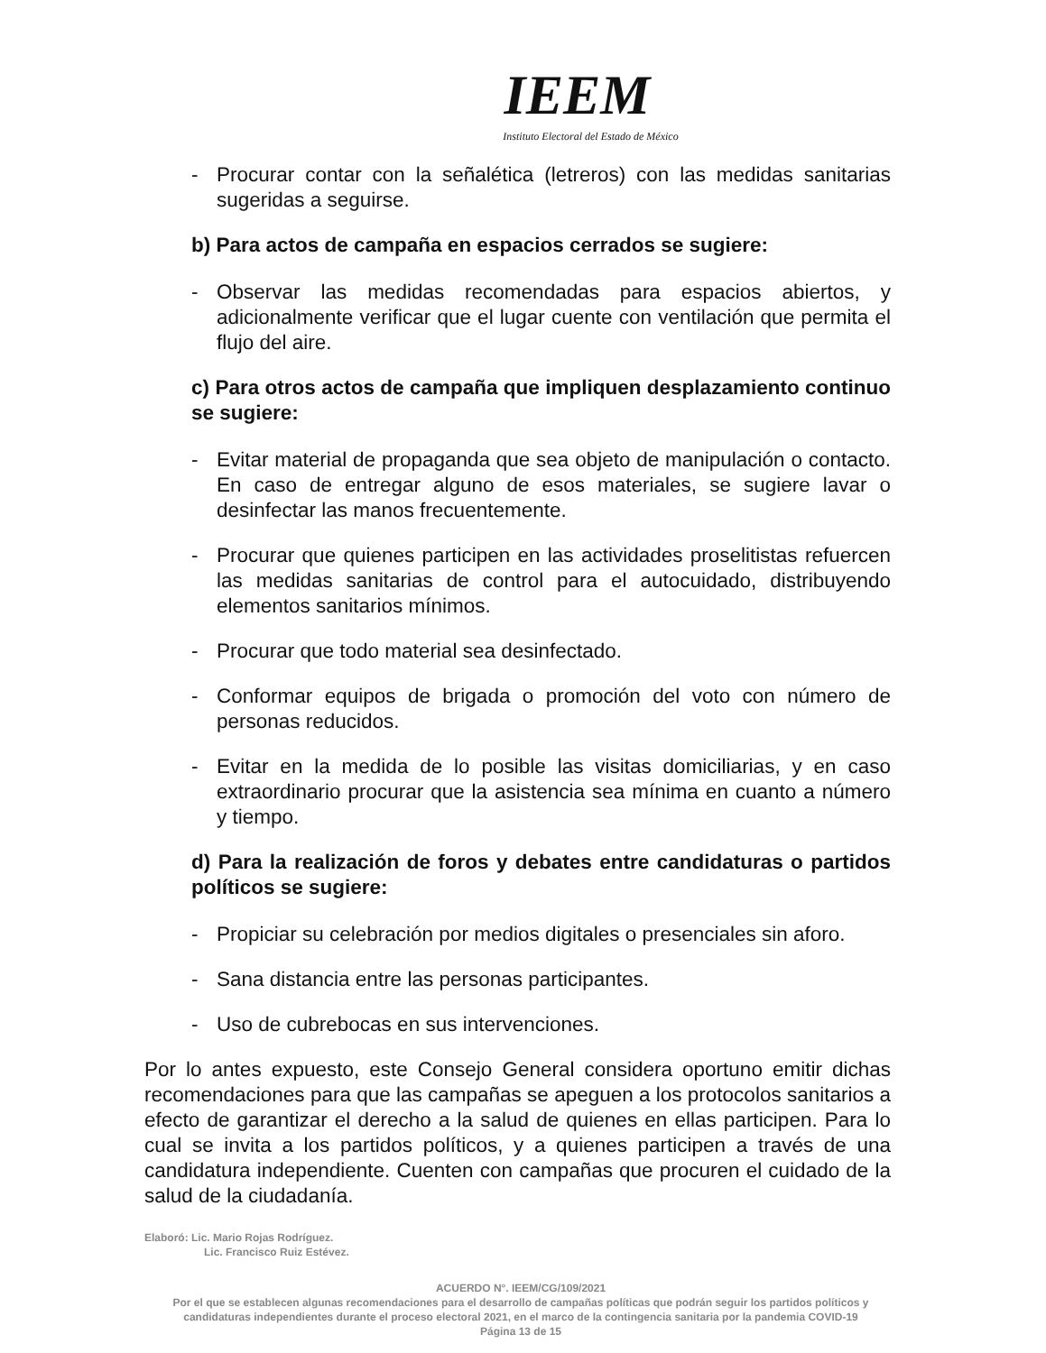IEEM
Instituto Electoral del Estado de México
- Procurar contar con la señalética (letreros) con las medidas sanitarias sugeridas a seguirse.
b) Para actos de campaña en espacios cerrados se sugiere:
- Observar las medidas recomendadas para espacios abiertos, y adicionalmente verificar que el lugar cuente con ventilación que permita el flujo del aire.
c) Para otros actos de campaña que impliquen desplazamiento continuo se sugiere:
- Evitar material de propaganda que sea objeto de manipulación o contacto. En caso de entregar alguno de esos materiales, se sugiere lavar o desinfectar las manos frecuentemente.
- Procurar que quienes participen en las actividades proselitistas refuercen las medidas sanitarias de control para el autocuidado, distribuyendo elementos sanitarios mínimos.
- Procurar que todo material sea desinfectado.
- Conformar equipos de brigada o promoción del voto con número de personas reducidos.
- Evitar en la medida de lo posible las visitas domiciliarias, y en caso extraordinario procurar que la asistencia sea mínima en cuanto a número y tiempo.
d) Para la realización de foros y debates entre candidaturas o partidos políticos se sugiere:
- Propiciar su celebración por medios digitales o presenciales sin aforo.
- Sana distancia entre las personas participantes.
- Uso de cubrebocas en sus intervenciones.
Por lo antes expuesto, este Consejo General considera oportuno emitir dichas recomendaciones para que las campañas se apeguen a los protocolos sanitarios a efecto de garantizar el derecho a la salud de quienes en ellas participen. Para lo cual se invita a los partidos políticos, y a quienes participen a través de una candidatura independiente. Cuenten con campañas que procuren el cuidado de la salud de la ciudadanía.
Elaboró: Lic. Mario Rojas Rodríguez.
Lic. Francisco Ruiz Estévez.
ACUERDO N°. IEEM/CG/109/2021
Por el que se establecen algunas recomendaciones para el desarrollo de campañas políticas que podrán seguir los partidos políticos y candidaturas independientes durante el proceso electoral 2021, en el marco de la contingencia sanitaria por la pandemia COVID-19
Página 13 de 15